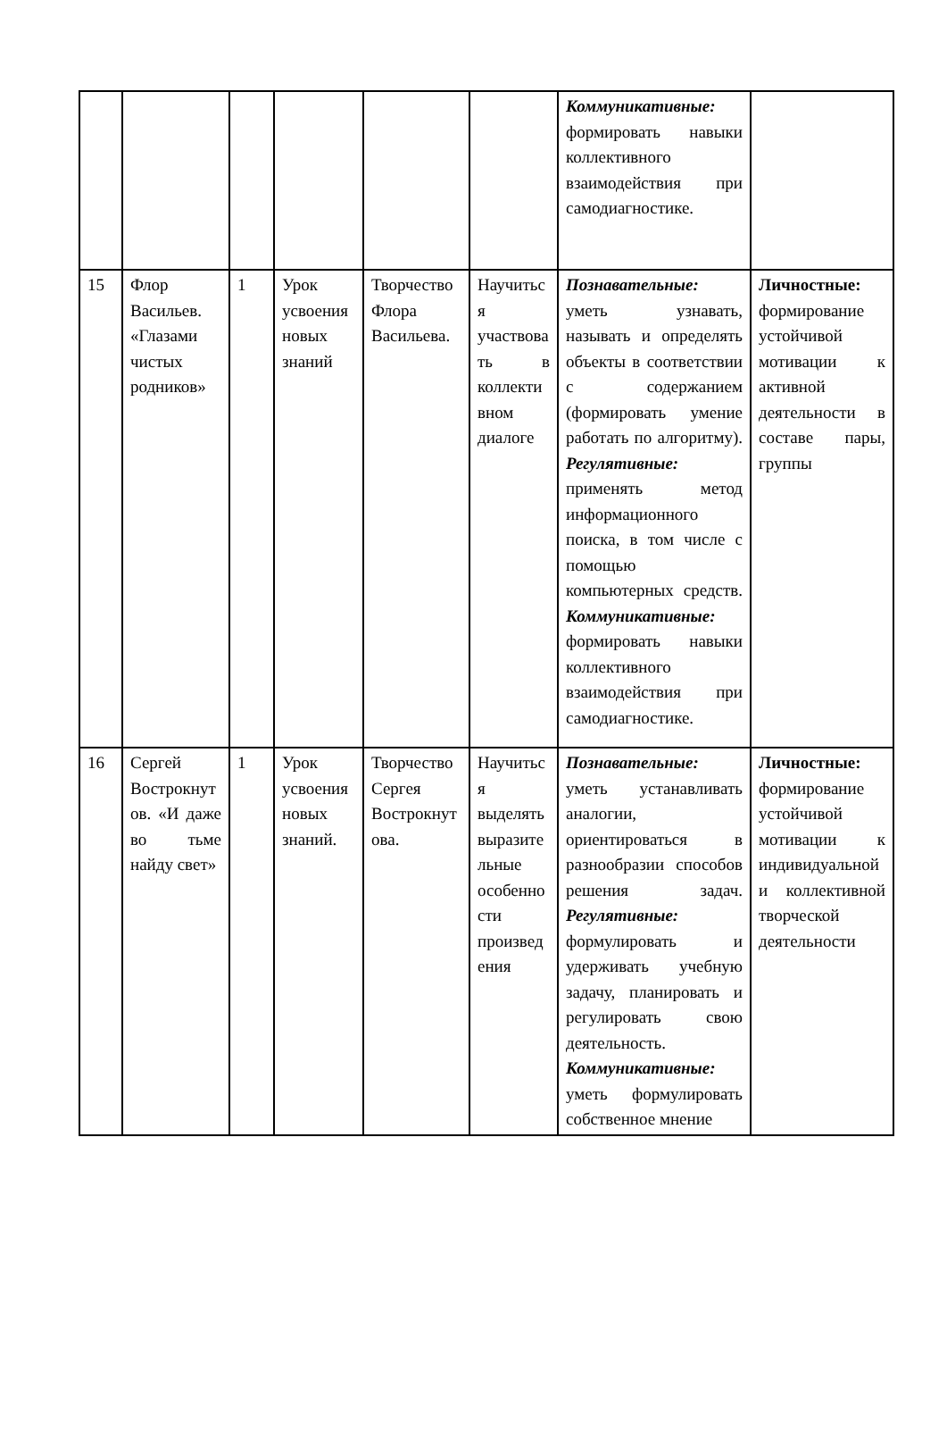| | | | | | | Коммуникативные: формировать навыки коллективного взаимодействия при самодиагностике. | |
| 15 | Флор Васильев. «Глазами чистых родников» | 1 | Урок усвоения новых знаний | Творчество Флора Васильева. | Научиться участвовать в коллективном диалоге | Познавательные: уметь узнавать, называть и определять объекты в соответствии с содержанием (формировать умение работать по алгоритму). Регулятивные: применять метод информационного поиска, в том числе с помощью компьютерных средств. Коммуникативные: формировать навыки коллективного взаимодействия при самодиагностике. | Личностные: формирование устойчивой мотивации к активной деятельности в составе пары, группы |
| 16 | Сергей Вострокнутов. «И даже во тьме найду свет» | 1 | Урок усвоения новых знаний. | Творчество Сергея Вострокнутова. | Научиться выделять выразительные особенности произведения | Познавательные: уметь устанавливать аналогии, ориентироваться в разнообразии способов решения задач. Регулятивные: формулировать и удерживать учебную задачу, планировать и регулировать свою деятельность. Коммуникативные: уметь формулировать собственное мнение | Личностные: формирование устойчивой мотивации к индивидуальной и коллективной творческой деятельности |